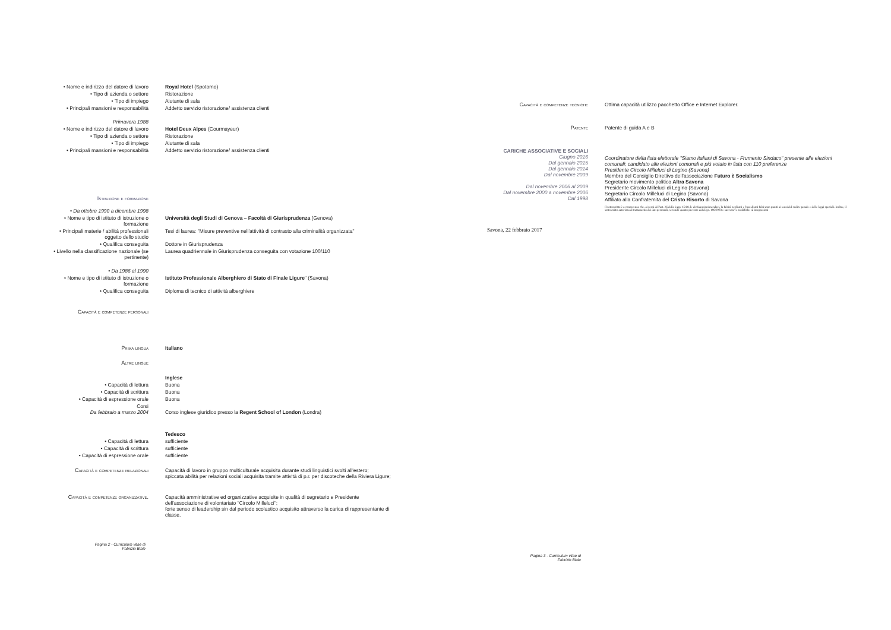| • Nome e indirizzo del datore di lavoro | Royal Hotel (Spotorno) |
| • Tipo di azienda o settore | Ristorazione |
| • Tipo di impiego | Aiutante di sala |
| • Principali mansioni e responsabilità | Addetto servizio ristorazione/ assistenza clienti |
| Primavera 1988 | |
| • Nome e indirizzo del datore di lavoro | Hotel Deux Alpes (Courmayeur) |
| • Tipo di azienda o settore | Ristorazione |
| • Tipo di impiego | Aiutante di sala |
| • Principali mansioni e responsabilità | Addetto servizio ristorazione/ assistenza clienti |
| Istruzione e formazione | |
| • Da ottobre 1990 a dicembre 1998 | |
| • Nome e tipo di istituto di istruzione o formazione | Università degli Studi di Genova – Facoltà di Giurisprudenza (Genova) |
| • Principali materie / abilità professionali oggetto dello studio | Tesi di laurea: "Misure preventive nell'attività di contrasto alla criminalità organizzata" |
| • Qualifica conseguita | Dottore in Giurisprudenza |
| • Livello nella classificazione nazionale (se pertinente) | Laurea quadriennale in Giurisprudenza conseguita con votazione 100/110 |
| • Da 1986 al 1990 | |
| • Nome e tipo di istituto di istruzione o formazione | Istituto Professionale Alberghiero di Stato di Finale Ligure " (Savona) |
| • Qualifica conseguita | Diploma di tecnico di attività alberghiere |
| Capacità e competenze personali | |
| Prima lingua | Italiano |
| Altre lingue | |
| | Inglese |
| • Capacità di lettura | Buona |
| • Capacità di scrittura | Buona |
| • Capacità di espressione orale | Buona |
| Corsi Da febbraio a marzo 2004 | Corso inglese giuridico presso la Regent School of London (Londra) |
| | Tedesco |
| • Capacità di lettura | sufficiente |
| • Capacità di scrittura | sufficiente |
| • Capacità di espressione orale | sufficiente |
| Capacità e competenze relazionali | Capacità di lavoro in gruppo multiculturale acquisita durante studi linguistici svolti all'estero; spiccata abilità per relazioni sociali acquisita tramite attività di p.r. per discoteche della Riviera Ligure; |
| Capacità e competenze organizzative. | Capacità amministrative ed organizzative acquisite in qualità di segretario e Presidente dell'associazione di volontariato "Circolo Milleluci"; forte senso di leadership sin dal periodo scolastico acquisito attraverso la carica di rappresentante di classe. |
Pagina 2 - Curriculum vitae di
Fabrizio Biale
| Capacità e competenze tecniche | Ottima capacità utilizzo pacchetto Office e Internet Explorer. |
| Patente | Patente di guida A e B |
| CARICHE ASSOCIATIVE E SOCIALI Giugno 2016 Dal gennaio 2015 Dal gennaio 2014 Dal novembre 2009 Dal novembre 2006 al 2009 Dal novembre 2000 a novembre 2006 Dal 1998 | Coordinatore della lista elettorale "Siamo italiani di Savona - Frumento Sindaco" presente alle elezioni comunali; candidato alle elezioni comunali e più votato in lista con 110 preferenze Presidente Circolo Milleluci di Legino (Savona) Membro del Consiglio Direttivo dell'associazione Futuro è Socialismo Segretario movimento politico Altra Savona Presidente Circolo Milleluci di Legino (Savona) Segretario Circolo Milleluci di Legino (Savona) Affiliato alla Confraternita del Cristo Risorto di Savona Il sottoscritto è a conoscenza che, ai sensi dell'art. 26 della legge 15/68, le dichiarazioni mendaci, la falsità negli atti e l'uso di atti falsi sono puniti ai sensi del codice penale e delle leggi speciali. Inoltre, il sottoscritto autorizza al trattamento dei dati personali, secondo quanto previsto dal d.lgs. 196/2003 e successive modifiche ed integrazioni |
Savona, 22 febbraio 2017
Pagina 3 - Curriculum vitae di
Fabrizio Biale